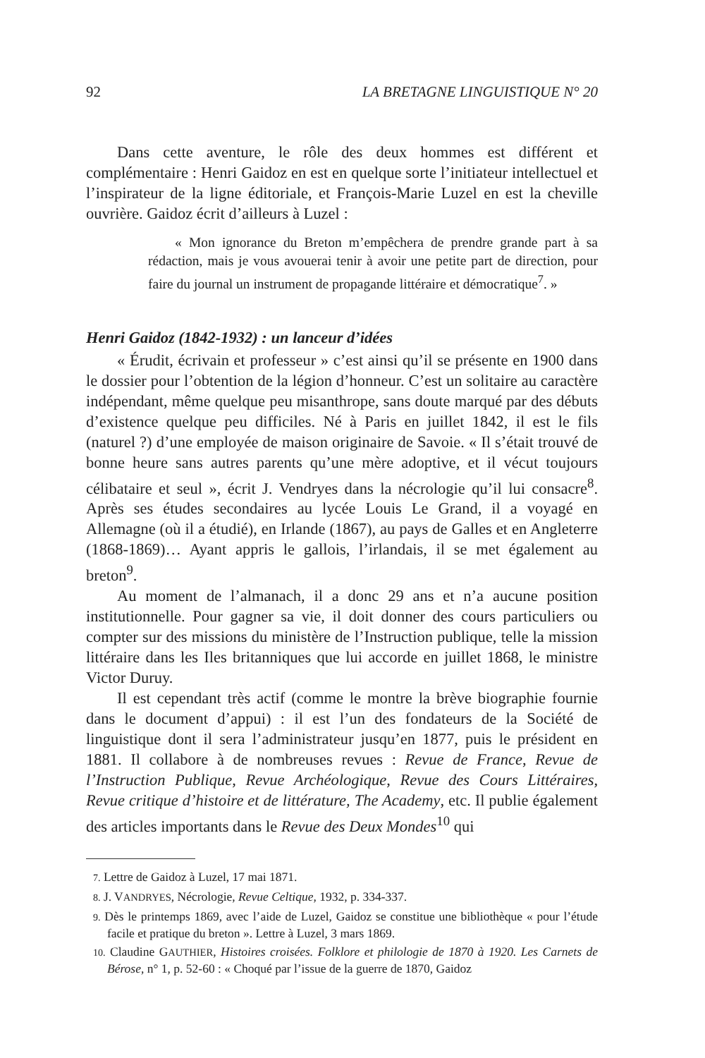92 LA BRETAGNE LINGUISTIQUE N° 20
Dans cette aventure, le rôle des deux hommes est différent et complémentaire : Henri Gaidoz en est en quelque sorte l’initiateur intellectuel et l’inspirateur de la ligne éditoriale, et François-Marie Luzel en est la cheville ouvrière. Gaidoz écrit d’ailleurs à Luzel :
« Mon ignorance du Breton m’empêchera de prendre grande part à sa rédaction, mais je vous avouerai tenir à avoir une petite part de direction, pour faire du journal un instrument de propagande littéraire et démocratique<sup>7</sup>. »
Henri Gaidoz (1842-1932) : un lanceur d’idées
« Érudit, écrivain et professeur » c’est ainsi qu’il se présente en 1900 dans le dossier pour l’obtention de la légion d’honneur. C’est un solitaire au caractère indépendant, même quelque peu misanthrope, sans doute marqué par des débuts d’existence quelque peu difficiles. Né à Paris en juillet 1842, il est le fils (naturel ?) d’une employée de maison originaire de Savoie. « Il s’était trouvé de bonne heure sans autres parents qu’une mère adoptive, et il vécut toujours célibataire et seul », écrit J. Vendryes dans la nécrologie qu’il lui consacre<sup>8</sup>. Après ses études secondaires au lycée Louis Le Grand, il a voyagé en Allemagne (où il a étudié), en Irlande (1867), au pays de Galles et en Angleterre (1868-1869)… Ayant appris le gallois, l’irlandais, il se met également au breton<sup>9</sup>.
Au moment de l’almanach, il a donc 29 ans et n’a aucune position institutionnelle. Pour gagner sa vie, il doit donner des cours particuliers ou compter sur des missions du ministère de l’Instruction publique, telle la mission littéraire dans les Iles britanniques que lui accorde en juillet 1868, le ministre Victor Duruy.
Il est cependant très actif (comme le montre la brève biographie fournie dans le document d’appui) : il est l’un des fondateurs de la Société de linguistique dont il sera l’administrateur jusqu’en 1877, puis le président en 1881. Il collabore à de nombreuses revues : Revue de France, Revue de l’Instruction Publique, Revue Archéologique, Revue des Cours Littéraires, Revue critique d’histoire et de littérature, The Academy, etc. Il publie également des articles importants dans le Revue des Deux Mondes<sup>10</sup> qui
7. Lettre de Gaidoz à Luzel, 17 mai 1871.
8. J. VANDRYES, Nécrologie, Revue Celtique, 1932, p. 334-337.
9. Dès le printemps 1869, avec l’aide de Luzel, Gaidoz se constitue une bibliothèque « pour l’étude facile et pratique du breton ». Lettre à Luzel, 3 mars 1869.
10. Claudine GAUTHIER, Histoires croisées. Folklore et philologie de 1870 à 1920. Les Carnets de Bérose, n° 1, p. 52-60 : « Choqué par l’issue de la guerre de 1870, Gaidoz